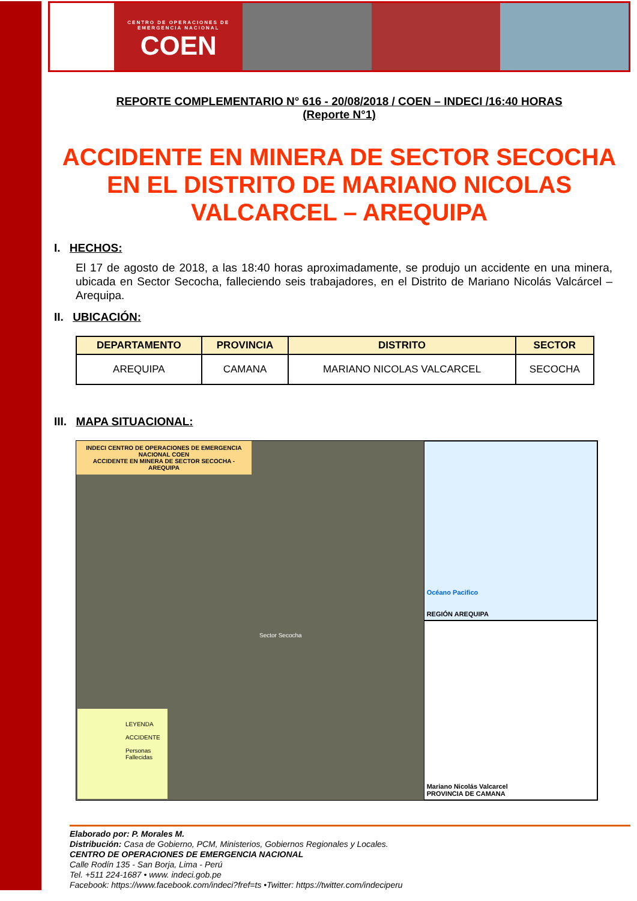CENTRO DE OPERACIONES DE EMERGENCIA NACIONAL
COEN
REPORTE COMPLEMENTARIO N° 616 - 20/08/2018 / COEN – INDECI /16:40 HORAS
(Reporte N°1)
ACCIDENTE EN MINERA DE SECTOR SECOCHA EN EL DISTRITO DE MARIANO NICOLAS VALCARCEL – AREQUIPA
I. HECHOS:
El 17 de agosto de 2018, a las 18:40 horas aproximadamente, se produjo un accidente en una minera, ubicada en Sector Secocha, falleciendo seis trabajadores, en el Distrito de Mariano Nicolás Valcárcel – Arequipa.
II. UBICACIÓN:
| DEPARTAMENTO | PROVINCIA | DISTRITO | SECTOR |
| --- | --- | --- | --- |
| AREQUIPA | CAMANA | MARIANO NICOLAS VALCARCEL | SECOCHA |
III. MAPA SITUACIONAL:
INDECI CENTRO DE OPERACIONES DE EMERGENCIA NACIONAL COEN
ACCIDENTE EN MINERA DE SECTOR SECOCHA - AREQUIPA
Sector Secocha
LEYENDA
ACCIDENTE
Personas Fallecidas
Océano Pacifico
REGIÓN AREQUIPA
Mariano Nicolás Valcarcel
PROVINCIA DE CAMANA
Elaborado por: P. Morales M.
Distribución: Casa de Gobierno, PCM, Ministerios, Gobiernos Regionales y Locales.
CENTRO DE OPERACIONES DE EMERGENCIA NACIONAL
Calle Rodín 135 - San Borja, Lima - Perú
Tel. +511 224-1687 • www. indeci.gob.pe
Facebook: https://www.facebook.com/indeci?fref=ts •Twitter: https://twitter.com/indeciperu